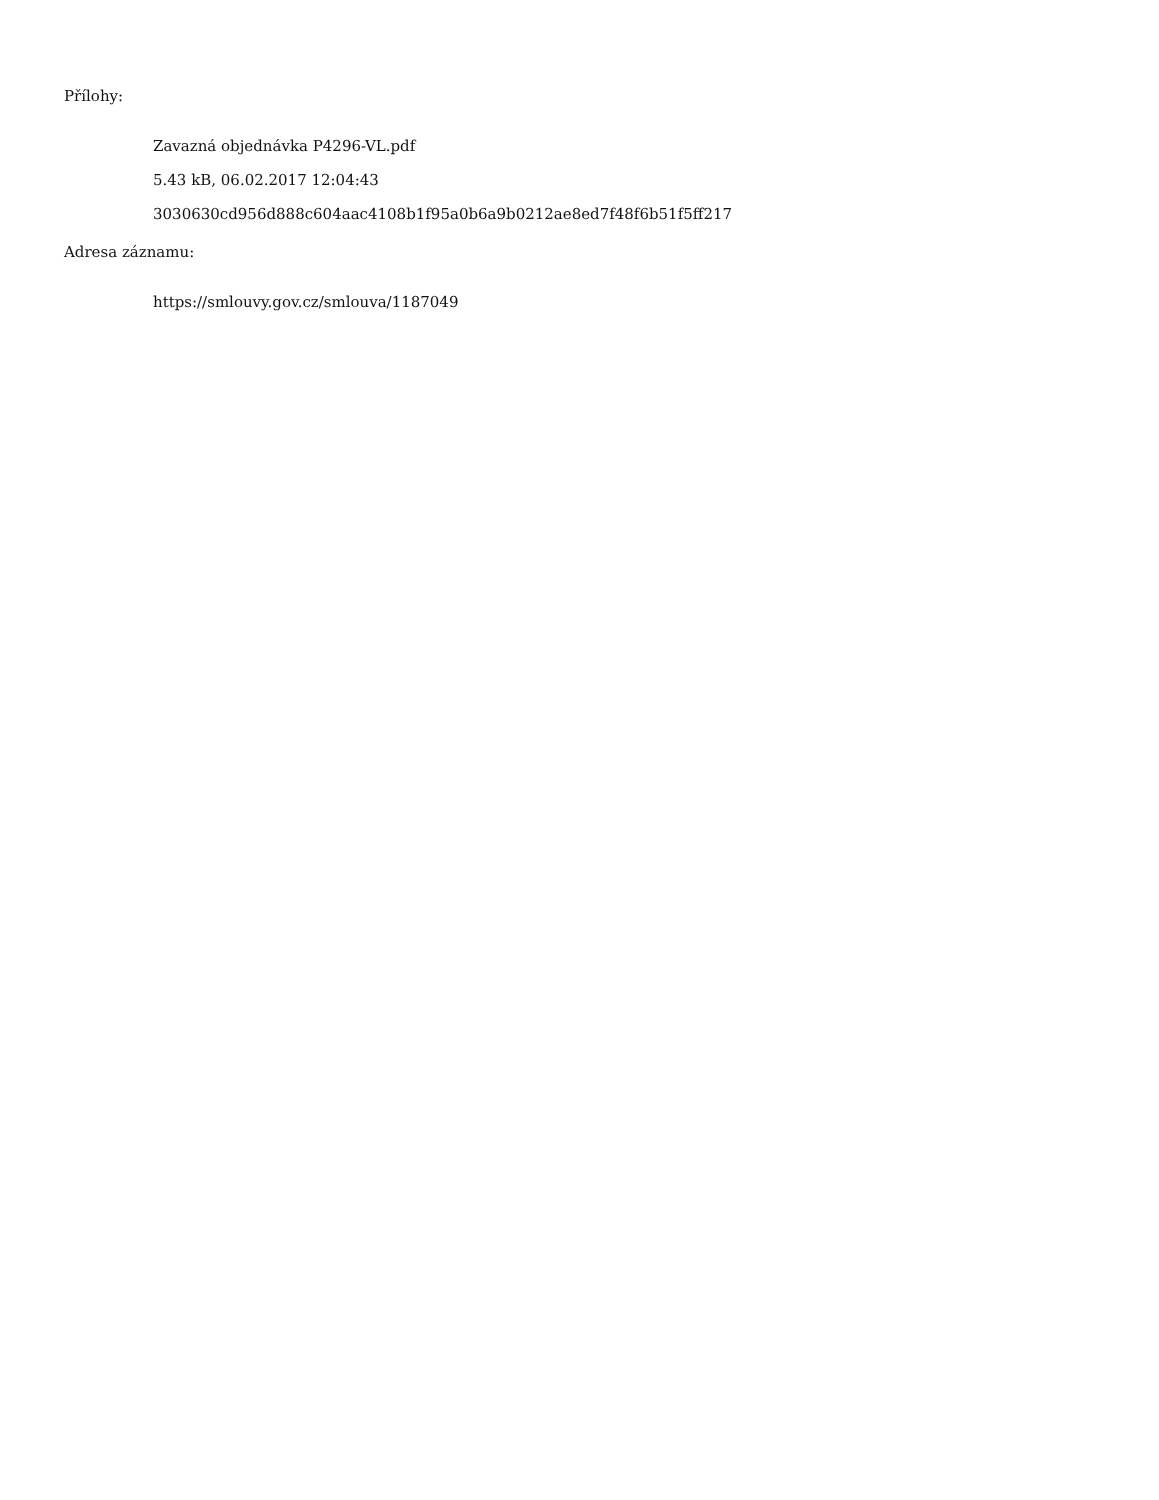Přílohy:
Zavazná objednávka P4296-VL.pdf
5.43 kB, 06.02.2017 12:04:43
3030630cd956d888c604aac4108b1f95a0b6a9b0212ae8ed7f48f6b51f5ff217
Adresa záznamu:
https://smlouvy.gov.cz/smlouva/1187049